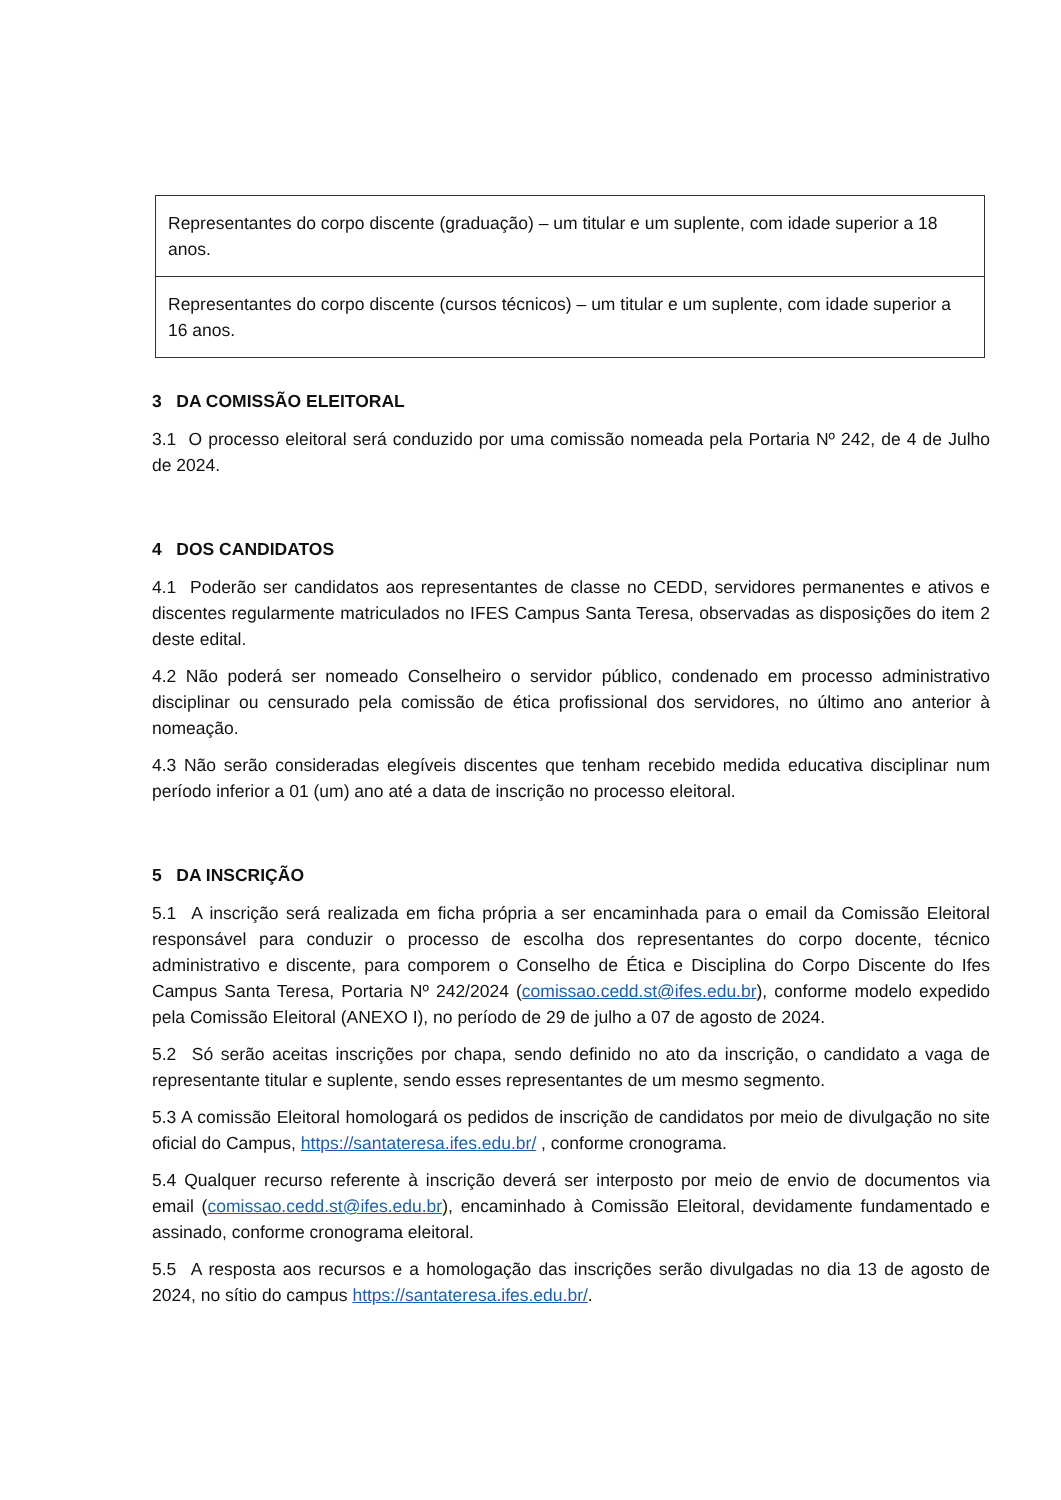| Representantes do corpo discente (graduação) – um titular e um suplente, com idade superior a 18 anos. |
| Representantes do corpo discente (cursos técnicos) – um titular e um suplente, com idade superior a 16 anos. |
3 DA COMISSÃO ELEITORAL
3.1 O processo eleitoral será conduzido por uma comissão nomeada pela Portaria Nº 242, de 4 de Julho de 2024.
4 DOS CANDIDATOS
4.1 Poderão ser candidatos aos representantes de classe no CEDD, servidores permanentes e ativos e discentes regularmente matriculados no IFES Campus Santa Teresa, observadas as disposições do item 2 deste edital.
4.2 Não poderá ser nomeado Conselheiro o servidor público, condenado em processo administrativo disciplinar ou censurado pela comissão de ética profissional dos servidores, no último ano anterior à nomeação.
4.3 Não serão consideradas elegíveis discentes que tenham recebido medida educativa disciplinar num período inferior a 01 (um) ano até a data de inscrição no processo eleitoral.
5 DA INSCRIÇÃO
5.1 A inscrição será realizada em ficha própria a ser encaminhada para o email da Comissão Eleitoral responsável para conduzir o processo de escolha dos representantes do corpo docente, técnico administrativo e discente, para comporem o Conselho de Ética e Disciplina do Corpo Discente do Ifes Campus Santa Teresa, Portaria Nº 242/2024 (comissao.cedd.st@ifes.edu.br), conforme modelo expedido pela Comissão Eleitoral (ANEXO I), no período de 29 de julho a 07 de agosto de 2024.
5.2 Só serão aceitas inscrições por chapa, sendo definido no ato da inscrição, o candidato a vaga de representante titular e suplente, sendo esses representantes de um mesmo segmento.
5.3 A comissão Eleitoral homologará os pedidos de inscrição de candidatos por meio de divulgação no site oficial do Campus, https://santateresa.ifes.edu.br/ , conforme cronograma.
5.4 Qualquer recurso referente à inscrição deverá ser interposto por meio de envio de documentos via email (comissao.cedd.st@ifes.edu.br), encaminhado à Comissão Eleitoral, devidamente fundamentado e assinado, conforme cronograma eleitoral.
5.5 A resposta aos recursos e a homologação das inscrições serão divulgadas no dia 13 de agosto de 2024, no sítio do campus https://santateresa.ifes.edu.br/.